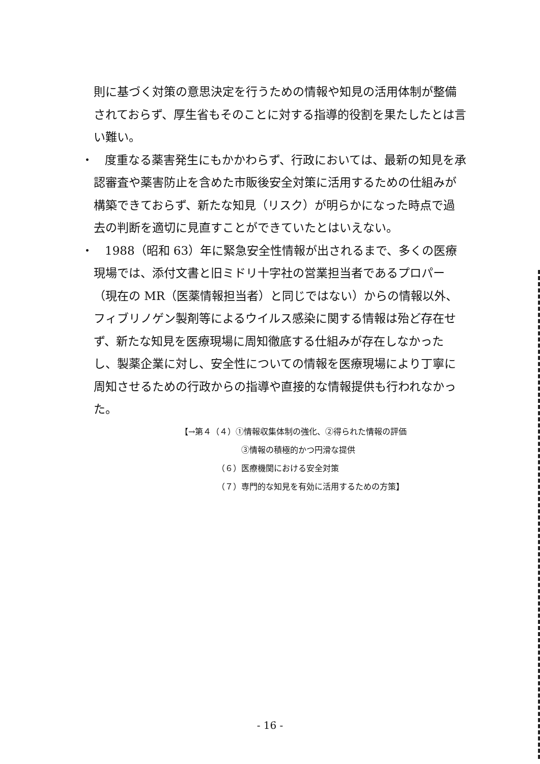則に基づく対策の意思決定を行うための情報や知見の活用体制が整備されておらず、厚生省もそのことに対する指導的役割を果たしたとは言い難い。
・　度重なる薬害発生にもかかわらず、行政においては、最新の知見を承認審査や薬害防止を含めた市販後安全対策に活用するための仕組みが構築できておらず、新たな知見（リスク）が明らかになった時点で過去の判断を適切に見直すことができていたとはいえない。
・　1988（昭和 63）年に緊急安全性情報が出されるまで、多くの医療現場では、添付文書と旧ミドリ十字社の営業担当者であるプロパー（現在の MR（医薬情報担当者）と同じではない）からの情報以外、フィブリノゲン製剤等によるウイルス感染に関する情報は殆ど存在せず、新たな知見を医療現場に周知徹底する仕組みが存在しなかったし、製薬企業に対し、安全性についての情報を医療現場により丁寧に周知させるための行政からの指導や直接的な情報提供も行われなかった。
【→第４（４）①情報収集体制の強化、②得られた情報の評価
③情報の積極的かつ円滑な提供
（６）医療機関における安全対策
（７）専門的な知見を有効に活用するための方策】
- 16 -